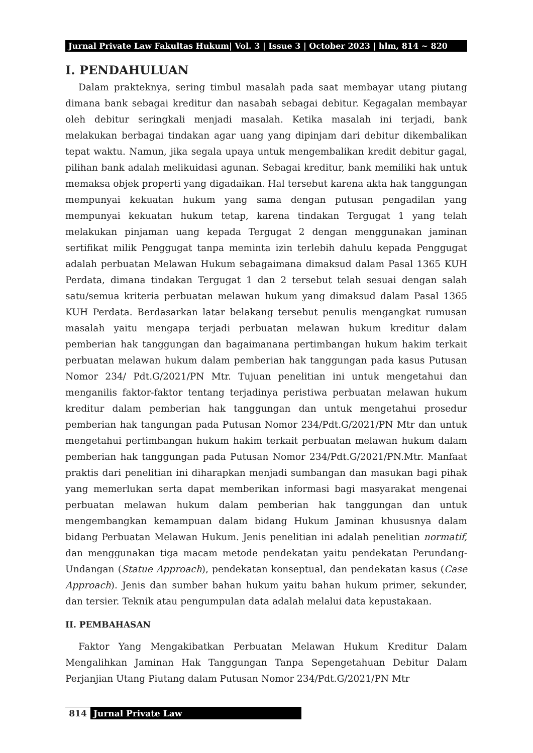Jurnal Private Law Fakultas Hukum| Vol. 3 | Issue 3 | October 2023 | hlm, 814 ~ 820
I. PENDAHULUAN
Dalam prakteknya, sering timbul masalah pada saat membayar utang piutang dimana bank sebagai kreditur dan nasabah sebagai debitur. Kegagalan membayar oleh debitur seringkali menjadi masalah. Ketika masalah ini terjadi, bank melakukan berbagai tindakan agar uang yang dipinjam dari debitur dikembalikan tepat waktu. Namun, jika segala upaya untuk mengembalikan kredit debitur gagal, pilihan bank adalah melikuidasi agunan. Sebagai kreditur, bank memiliki hak untuk memaksa objek properti yang digadaikan. Hal tersebut karena akta hak tanggungan mempunyai kekuatan hukum yang sama dengan putusan pengadilan yang mempunyai kekuatan hukum tetap, karena tindakan Tergugat 1 yang telah melakukan pinjaman uang kepada Tergugat 2 dengan menggunakan jaminan sertifikat milik Penggugat tanpa meminta izin terlebih dahulu kepada Penggugat adalah perbuatan Melawan Hukum sebagaimana dimaksud dalam Pasal 1365 KUH Perdata, dimana tindakan Tergugat 1 dan 2 tersebut telah sesuai dengan salah satu/semua kriteria perbuatan melawan hukum yang dimaksud dalam Pasal 1365 KUH Perdata. Berdasarkan latar belakang tersebut penulis mengangkat rumusan masalah yaitu mengapa terjadi perbuatan melawan hukum kreditur dalam pemberian hak tanggungan dan bagaimanana pertimbangan hukum hakim terkait perbuatan melawan hukum dalam pemberian hak tanggungan pada kasus Putusan Nomor 234/ Pdt.G/2021/PN Mtr. Tujuan penelitian ini untuk mengetahui dan menganilis faktor-faktor tentang terjadinya peristiwa perbuatan melawan hukum kreditur dalam pemberian hak tanggungan dan untuk mengetahui prosedur pemberian hak tangungan pada Putusan Nomor 234/Pdt.G/2021/PN Mtr dan untuk mengetahui pertimbangan hukum hakim terkait perbuatan melawan hukum dalam pemberian hak tanggungan pada Putusan Nomor 234/Pdt.G/2021/PN.Mtr. Manfaat praktis dari penelitian ini diharapkan menjadi sumbangan dan masukan bagi pihak yang memerlukan serta dapat memberikan informasi bagi masyarakat mengenai perbuatan melawan hukum dalam pemberian hak tanggungan dan untuk mengembangkan kemampuan dalam bidang Hukum Jaminan khususnya dalam bidang Perbuatan Melawan Hukum. Jenis penelitian ini adalah penelitian normatif, dan menggunakan tiga macam metode pendekatan yaitu pendekatan Perundang-Undangan (Statue Approach), pendekatan konseptual, dan pendekatan kasus (Case Approach). Jenis dan sumber bahan hukum yaitu bahan hukum primer, sekunder, dan tersier. Teknik atau pengumpulan data adalah melalui data kepustakaan.
II. PEMBAHASAN
Faktor Yang Mengakibatkan Perbuatan Melawan Hukum Kreditur Dalam Mengalihkan Jaminan Hak Tanggungan Tanpa Sepengetahuan Debitur Dalam Perjanjian Utang Piutang dalam Putusan Nomor 234/Pdt.G/2021/PN Mtr
814 Jurnal Private Law